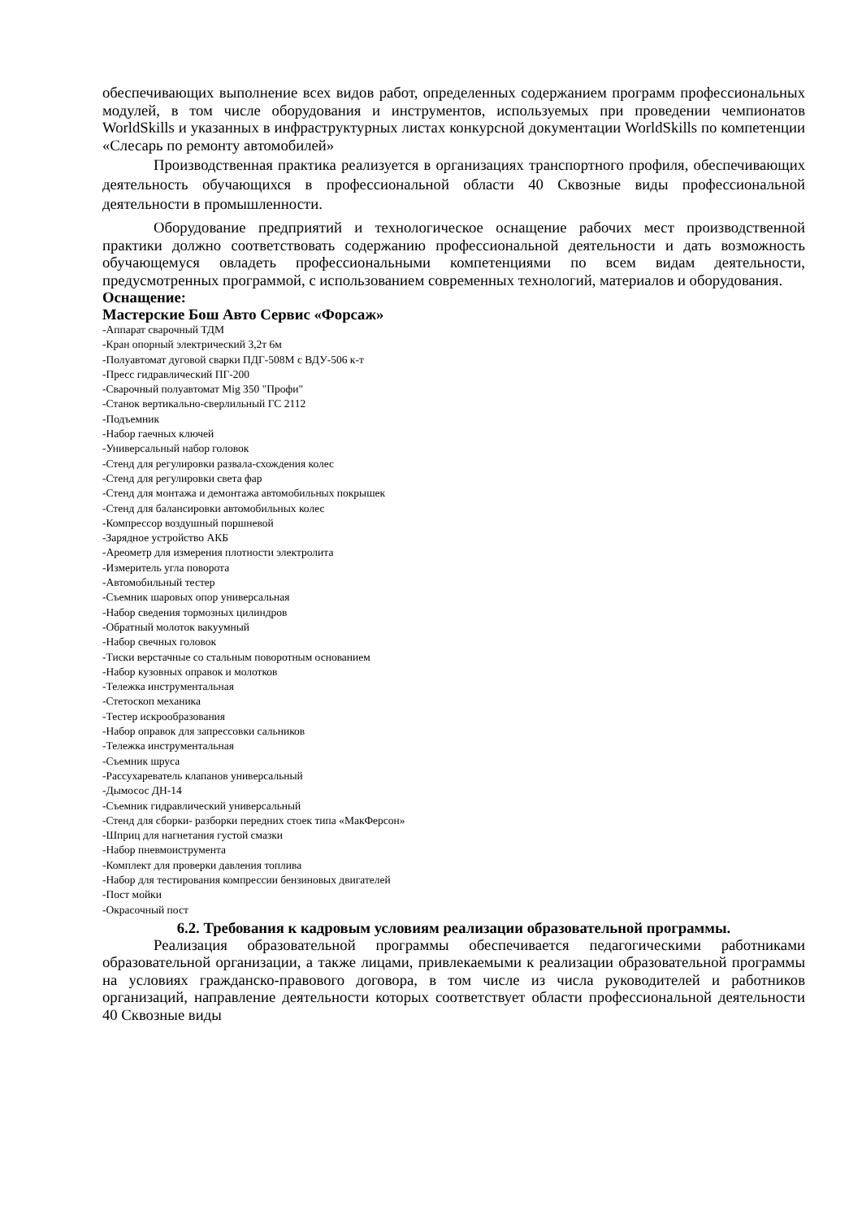обеспечивающих выполнение всех видов работ, определенных содержанием программ профессиональных модулей, в том числе оборудования и инструментов, используемых при проведении чемпионатов WorldSkills и указанных в инфраструктурных листах конкурсной документации WorldSkills по компетенции «Слесарь по ремонту автомобилей»
Производственная практика реализуется в организациях транспортного профиля, обеспечивающих деятельность обучающихся в профессиональной области 40 Сквозные виды профессиональной деятельности в промышленности.
Оборудование предприятий и технологическое оснащение рабочих мест производственной практики должно соответствовать содержанию профессиональной деятельности и дать возможность обучающемуся овладеть профессиональными компетенциями по всем видам деятельности, предусмотренных программой, с использованием современных технологий, материалов и оборудования.
Оснащение:
Мастерские Бош Авто Сервис «Форсаж»
-Аппарат сварочный ТДМ
-Кран опорный электрический 3,2т 6м
-Полуавтомат дуговой сварки ПДГ-508М с ВДУ-506 к-т
-Пресс гидравлический ПГ-200
-Сварочный полуавтомат Mig 350 "Профи"
-Станок вертикально-сверлильный ГС 2112
-Подъемник
-Набор гаечных ключей
-Универсальный набор головок
-Стенд для регулировки развала-схождения колес
-Стенд для регулировки света фар
-Стенд для монтажа и демонтажа автомобильных покрышек
-Стенд для балансировки автомобильных колес
-Компрессор воздушный поршневой
-Зарядное устройство АКБ
-Ареометр для измерения плотности электролита
-Измеритель угла поворота
-Автомобильный тестер
-Съемник шаровых опор универсальная
-Набор сведения тормозных цилиндров
-Обратный молоток вакуумный
-Набор свечных головок
-Тиски верстачные со стальным поворотным основанием
-Набор кузовных оправок и молотков
-Тележка инструментальная
-Стетоскоп механика
-Тестер искрообразования
-Набор оправок для запрессовки сальников
-Тележка инструментальная
-Съемник шруса
-Рассухареватель клапанов универсальный
-Дымосос ДН-14
-Съемник гидравлический универсальный
-Стенд для сборки- разборки передних стоек типа «МакФерсон»
-Шприц для нагнетания густой смазки
-Набор пневмоиструмента
-Комплект для проверки давления топлива
-Набор для тестирования компрессии бензиновых двигателей
-Пост мойки
-Окрасочный пост
6.2. Требования к кадровым условиям реализации образовательной программы.
Реализация образовательной программы обеспечивается педагогическими работниками образовательной организации, а также лицами, привлекаемыми к реализации образовательной программы на условиях гражданско-правового договора, в том числе из числа руководителей и работников организаций, направление деятельности которых соответствует области профессиональной деятельности 40 Сквозные виды